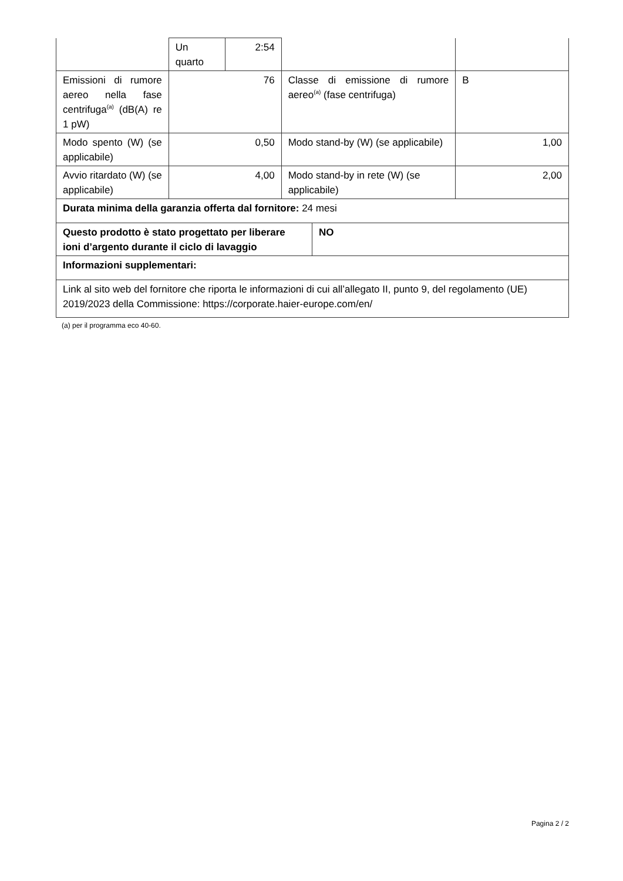| | Un quarto | 2:54 | | |
| Emissioni di rumore aereo nella fase centrifuga<sup>(a)</sup> (dB(A) re 1 pW) | 76 | | Classe di emissione di rumore aereo<sup>(a)</sup> (fase centrifuga) | B |
| Modo spento (W) (se applicabile) | 0,50 | | Modo stand-by (W) (se applicabile) | 1,00 |
| Avvio ritardato (W) (se applicabile) | 4,00 | | Modo stand-by in rete (W) (se applicabile) | 2,00 |
| Durata minima della garanzia offerta dal fornitore: 24 mesi | | | | |
| Questo prodotto è stato progettato per liberare ioni d’argento durante il ciclo di lavaggio | NO |
| Informazioni supplementari: | |
| Link al sito web del fornitore che riporta le informazioni di cui all’allegato II, punto 9, del regolamento (UE) 2019/2023 della Commissione: https://corporate.haier-europe.com/en/ | |
(a) per il programma eco 40-60.
Pagina 2 / 2